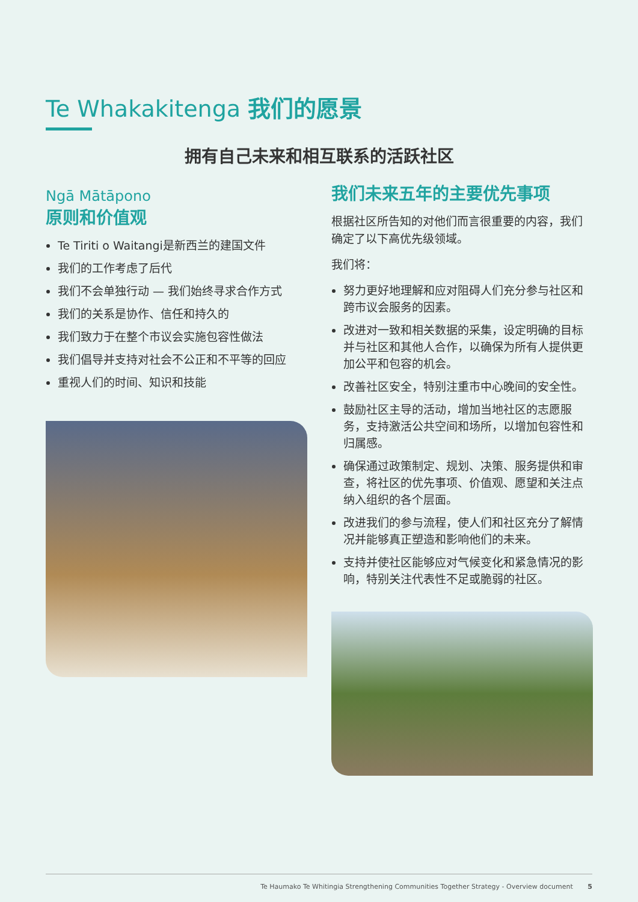Te Whakakitenga 我们的愿景
拥有自己未来和相互联系的活跃社区
Ngā Mātāpono
原则和价值观
Te Tiriti o Waitangi是新西兰的建国文件
我们的工作考虑了后代
我们不会单独行动 — 我们始终寻求合作方式
我们的关系是协作、信任和持久的
我们致力于在整个市议会实施包容性做法
我们倡导并支持对社会不公正和不平等的回应
重视人们的时间、知识和技能
我们未来五年的主要优先事项
根据社区所告知的对他们而言很重要的内容，我们确定了以下高优先级领域。
我们将：
努力更好地理解和应对阻碍人们充分参与社区和跨市议会服务的因素。
改进对一致和相关数据的采集，设定明确的目标并与社区和其他人合作，以确保为所有人提供更加公平和包容的机会。
改善社区安全，特别注重市中心晚间的安全性。
鼓励社区主导的活动，增加当地社区的志愿服务，支持激活公共空间和场所，以增加包容性和归属感。
确保通过政策制定、规划、决策、服务提供和审查，将社区的优先事项、价值观、愿望和关注点纳入组织的各个层面。
改进我们的参与流程，使人们和社区充分了解情况并能够真正塑造和影响他们的未来。
支持并使社区能够应对气候变化和紧急情况的影响，特别关注代表性不足或脆弱的社区。
Te Haumako Te Whitingia Strengthening Communities Together Strategy - Overview document 5